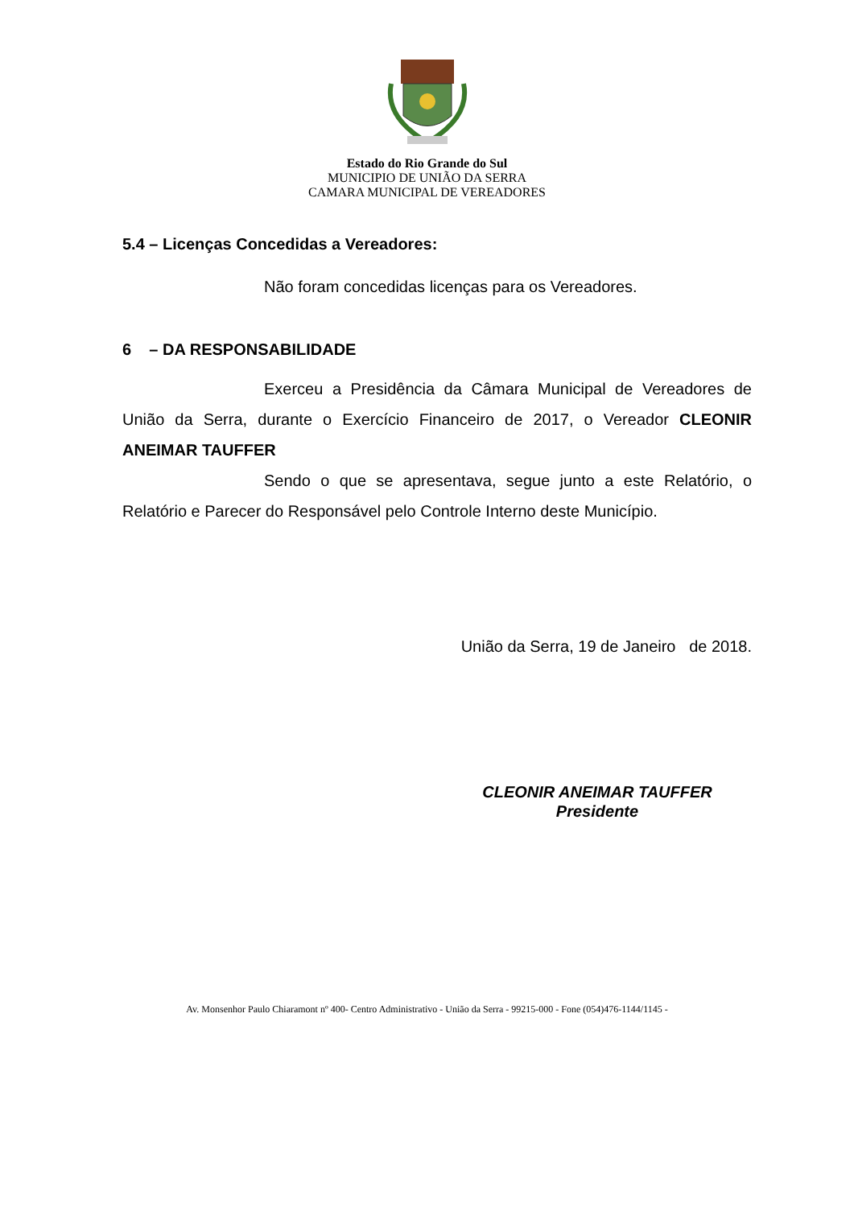Estado do Rio Grande do Sul
MUNICIPIO DE UNIÃO DA SERRA
CAMARA MUNICIPAL DE VEREADORES
5.4 – Licenças Concedidas a Vereadores:
Não foram concedidas licenças para os Vereadores.
6 – DA RESPONSABILIDADE
Exerceu a Presidência da Câmara Municipal de Vereadores de União da Serra, durante o Exercício Financeiro de 2017, o Vereador CLEONIR ANEIMAR TAUFFER
Sendo o que se apresentava, segue junto a este Relatório, o Relatório e Parecer do Responsável pelo Controle Interno deste Município.
União da Serra, 19 de Janeiro de 2018.
CLEONIR ANEIMAR TAUFFER
Presidente
Av. Monsenhor Paulo Chiaramont nº 400- Centro Administrativo - União da Serra - 99215-000 - Fone (054)476-1144/1145 -